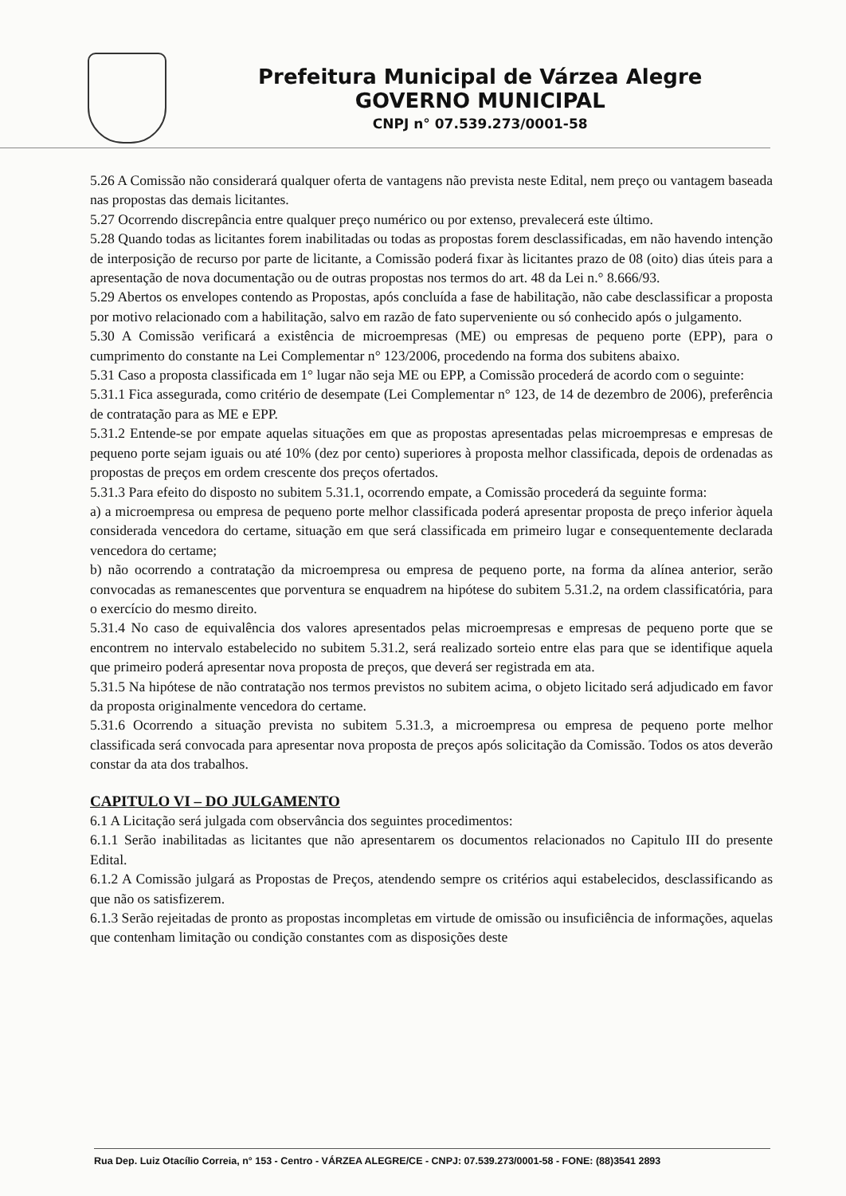Prefeitura Municipal de Várzea Alegre
GOVERNO MUNICIPAL
CNPJ n° 07.539.273/0001-58
5.26 A Comissão não considerará qualquer oferta de vantagens não prevista neste Edital, nem preço ou vantagem baseada nas propostas das demais licitantes.
5.27 Ocorrendo discrepância entre qualquer preço numérico ou por extenso, prevalecerá este último.
5.28 Quando todas as licitantes forem inabilitadas ou todas as propostas forem desclassificadas, em não havendo intenção de interposição de recurso por parte de licitante, a Comissão poderá fixar às licitantes prazo de 08 (oito) dias úteis para a apresentação de nova documentação ou de outras propostas nos termos do art. 48 da Lei n.° 8.666/93.
5.29 Abertos os envelopes contendo as Propostas, após concluída a fase de habilitação, não cabe desclassificar a proposta por motivo relacionado com a habilitação, salvo em razão de fato superveniente ou só conhecido após o julgamento.
5.30 A Comissão verificará a existência de microempresas (ME) ou empresas de pequeno porte (EPP), para o cumprimento do constante na Lei Complementar n° 123/2006, procedendo na forma dos subitens abaixo.
5.31 Caso a proposta classificada em 1° lugar não seja ME ou EPP, a Comissão procederá de acordo com o seguinte:
5.31.1 Fica assegurada, como critério de desempate (Lei Complementar n° 123, de 14 de dezembro de 2006), preferência de contratação para as ME e EPP.
5.31.2 Entende-se por empate aquelas situações em que as propostas apresentadas pelas microempresas e empresas de pequeno porte sejam iguais ou até 10% (dez por cento) superiores à proposta melhor classificada, depois de ordenadas as propostas de preços em ordem crescente dos preços ofertados.
5.31.3 Para efeito do disposto no subitem 5.31.1, ocorrendo empate, a Comissão procederá da seguinte forma:
a) a microempresa ou empresa de pequeno porte melhor classificada poderá apresentar proposta de preço inferior àquela considerada vencedora do certame, situação em que será classificada em primeiro lugar e consequentemente declarada vencedora do certame;
b) não ocorrendo a contratação da microempresa ou empresa de pequeno porte, na forma da alínea anterior, serão convocadas as remanescentes que porventura se enquadrem na hipótese do subitem 5.31.2, na ordem classificatória, para o exercício do mesmo direito.
5.31.4 No caso de equivalência dos valores apresentados pelas microempresas e empresas de pequeno porte que se encontrem no intervalo estabelecido no subitem 5.31.2, será realizado sorteio entre elas para que se identifique aquela que primeiro poderá apresentar nova proposta de preços, que deverá ser registrada em ata.
5.31.5 Na hipótese de não contratação nos termos previstos no subitem acima, o objeto licitado será adjudicado em favor da proposta originalmente vencedora do certame.
5.31.6 Ocorrendo a situação prevista no subitem 5.31.3, a microempresa ou empresa de pequeno porte melhor classificada será convocada para apresentar nova proposta de preços após solicitação da Comissão. Todos os atos deverão constar da ata dos trabalhos.
CAPITULO VI – DO JULGAMENTO
6.1 A Licitação será julgada com observância dos seguintes procedimentos:
6.1.1 Serão inabilitadas as licitantes que não apresentarem os documentos relacionados no Capitulo III do presente Edital.
6.1.2 A Comissão julgará as Propostas de Preços, atendendo sempre os critérios aqui estabelecidos, desclassificando as que não os satisfizerem.
6.1.3 Serão rejeitadas de pronto as propostas incompletas em virtude de omissão ou insuficiência de informações, aquelas que contenham limitação ou condição constantes com as disposições deste
Rua Dep. Luiz Otacílio Correia, n° 153 - Centro - VÁRZEA ALEGRE/CE - CNPJ: 07.539.273/0001-58 - FONE: (88)3541 2893